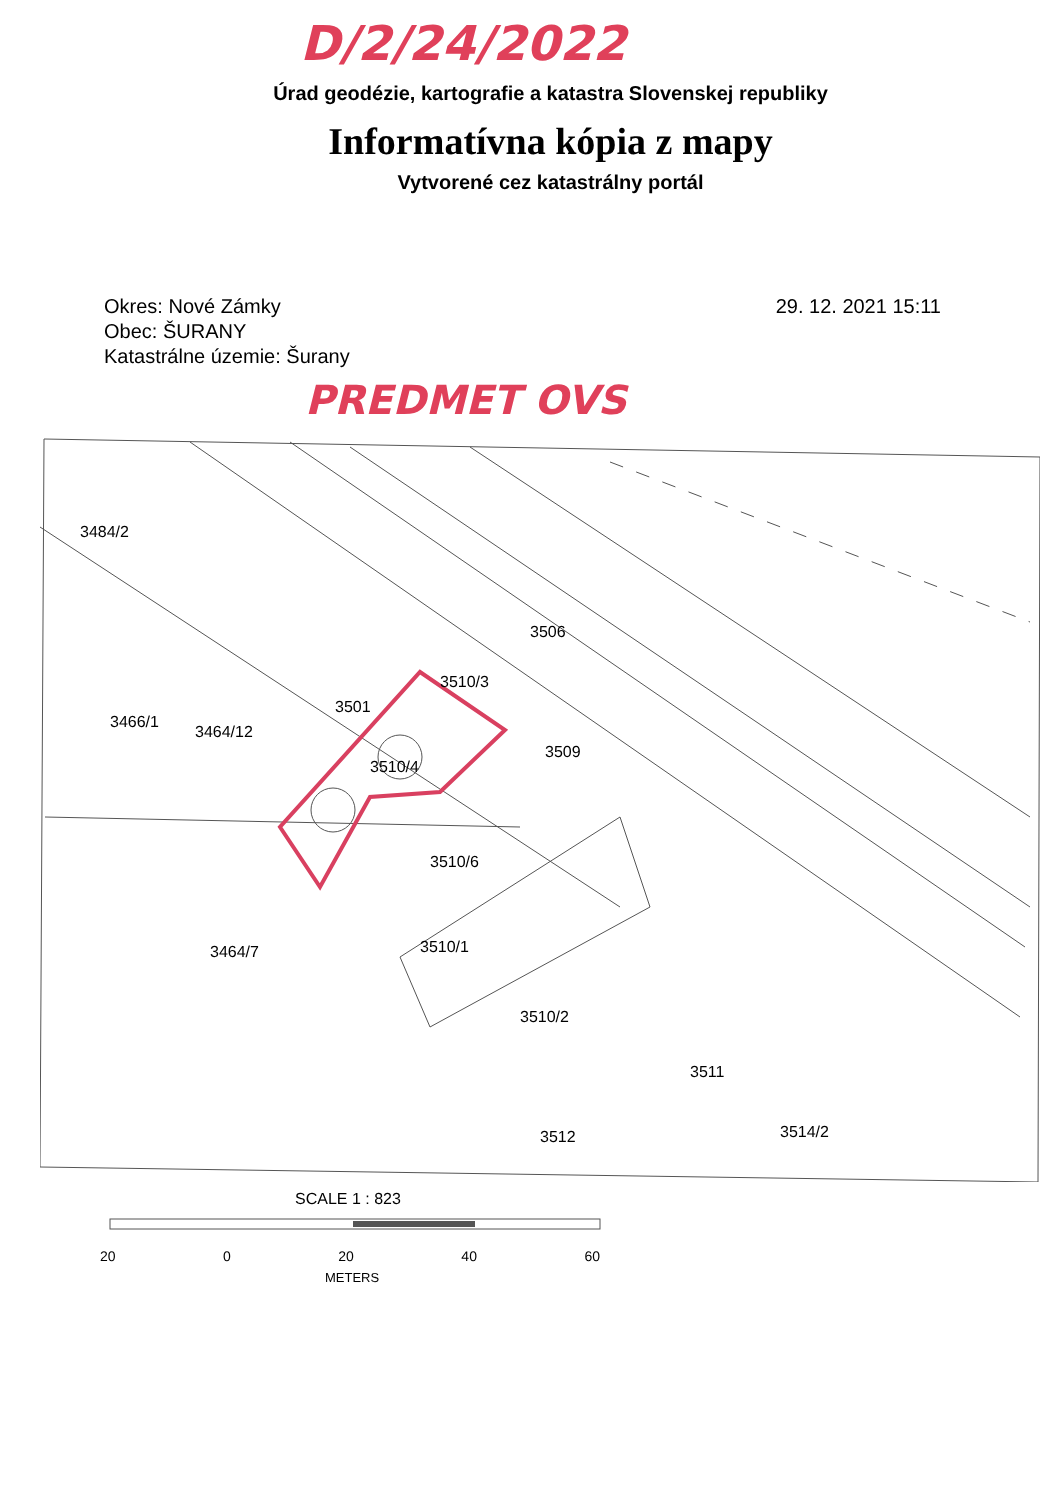D/2/24/2022
Úrad geodézie, kartografie a katastra Slovenskej republiky
Informatívna kópia z mapy
Vytvorené cez katastrálny portál
Okres: Nové Zámky
Obec: ŠURANY
Katastrálne územie: Šurany
29. 12. 2021 15:11
PREDMET OVS
3484/2
3506
3466/1
3464/12
3501
3510/4
3510/3
3509
3510/6
3464/7
3510/1
3510/2
3511
3512
3514/2
SCALE 1 : 823
20 0 20 40 60
METERS